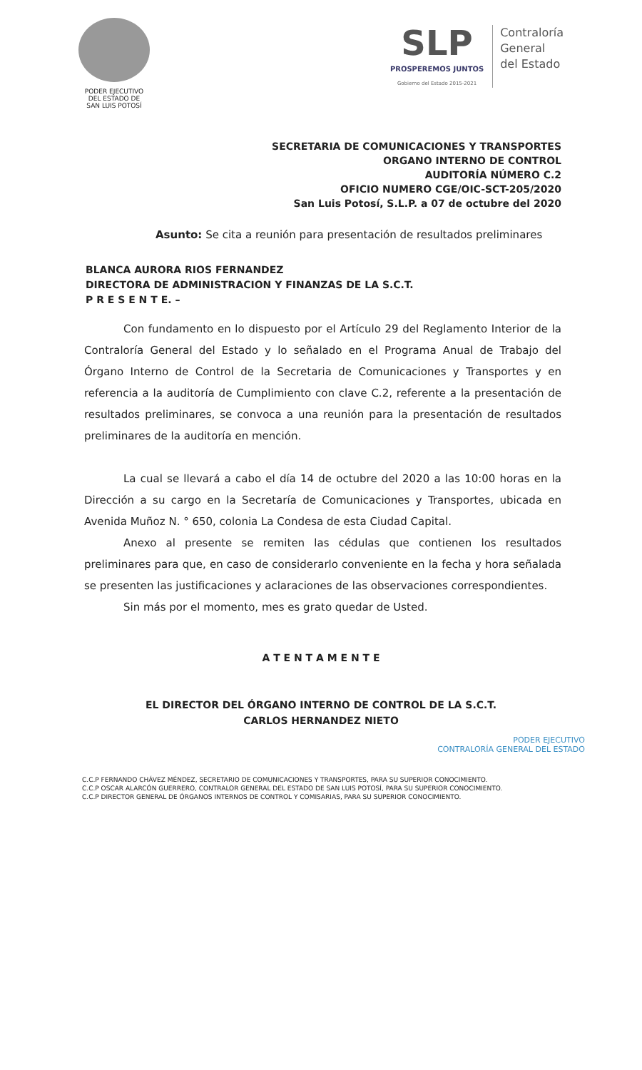PODER EJECUTIVO
DEL ESTADO DE
SAN LUIS POTOSÍ
SLP
PROSPEREMOS JUNTOS
Gobierno del Estado 2015-2021
Contraloría
General
del Estado
SECRETARIA DE COMUNICACIONES Y TRANSPORTES
ORGANO INTERNO DE CONTROL
AUDITORÍA NÚMERO C.2
OFICIO NUMERO CGE/OIC-SCT-205/2020
San Luis Potosí, S.L.P. a 07 de octubre del 2020
Asunto: Se cita a reunión para presentación de resultados preliminares
BLANCA AURORA RIOS FERNANDEZ
DIRECTORA DE ADMINISTRACION Y FINANZAS DE LA S.C.T.
P R E S E N T E. –
Con fundamento en lo dispuesto por el Artículo 29 del Reglamento Interior de la Contraloría General del Estado y lo señalado en el Programa Anual de Trabajo del Órgano Interno de Control de la Secretaria de Comunicaciones y Transportes y en referencia a la auditoría de Cumplimiento con clave C.2, referente a la presentación de resultados preliminares, se convoca a una reunión para la presentación de resultados preliminares de la auditoría en mención.
La cual se llevará a cabo el día 14 de octubre del 2020 a las 10:00 horas en la Dirección a su cargo en la Secretaría de Comunicaciones y Transportes, ubicada en Avenida Muñoz N. ° 650, colonia La Condesa de esta Ciudad Capital.
Anexo al presente se remiten las cédulas que contienen los resultados preliminares para que, en caso de considerarlo conveniente en la fecha y hora señalada se presenten las justificaciones y aclaraciones de las observaciones correspondientes.
Sin más por el momento, mes es grato quedar de Usted.
A T E N T A M E N T E
EL DIRECTOR DEL ÓRGANO INTERNO DE CONTROL DE LA S.C.T.
CARLOS HERNANDEZ NIETO
PODER EJECUTIVO
CONTRALORÍA GENERAL DEL ESTADO
C.C.P FERNANDO CHÁVEZ MÉNDEZ, SECRETARIO DE COMUNICACIONES Y TRANSPORTES, PARA SU SUPERIOR CONOCIMIENTO.
C.C.P OSCAR ALARCÓN GUERRERO, CONTRALOR GENERAL DEL ESTADO DE SAN LUIS POTOSÍ, PARA SU SUPERIOR CONOCIMIENTO.
C.C.P DIRECTOR GENERAL DE ÓRGANOS INTERNOS DE CONTROL Y COMISARIAS, PARA SU SUPERIOR CONOCIMIENTO.